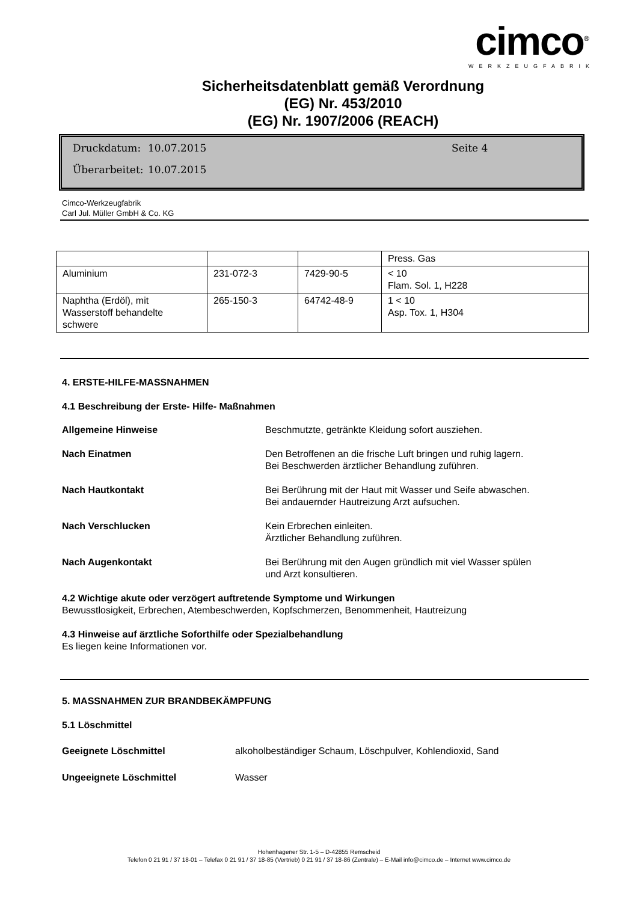cimco<sup>®</sup>
WERKZEUGFABRIK
Sicherheitsdatenblatt gemäß Verordnung
(EG) Nr. 453/2010
(EG) Nr. 1907/2006 (REACH)
Druckdatum: 10.07.2015 Seite 4
Überarbeitet: 10.07.2015
Cimco-Werkzeugfabrik
Carl Jul. Müller GmbH & Co. KG
| | | | Press. Gas |
| Aluminium | 231-072-3 | 7429-90-5 | < 10 Flam. Sol. 1, H228 |
| Naphtha (Erdöl), mit Wasserstoff behandelte schwere | 265-150-3 | 64742-48-9 | 1 < 10 Asp. Tox. 1, H304 |
4. ERSTE-HILFE-MASSNAHMEN
4.1 Beschreibung der Erste- Hilfe- Maßnahmen
Allgemeine Hinweise Beschmutzte, getränkte Kleidung sofort ausziehen.
Nach Einatmen Den Betroffenen an die frische Luft bringen und ruhig lagern.
Bei Beschwerden ärztlicher Behandlung zuführen.
Nach Hautkontakt Bei Berührung mit der Haut mit Wasser und Seife abwaschen.
Bei andauernder Hautreizung Arzt aufsuchen.
Nach Verschlucken Kein Erbrechen einleiten.
Ärztlicher Behandlung zuführen.
Nach Augenkontakt Bei Berührung mit den Augen gründlich mit viel Wasser spülen
und Arzt konsultieren.
4.2 Wichtige akute oder verzögert auftretende Symptome und Wirkungen
Bewusstlosigkeit, Erbrechen, Atembeschwerden, Kopfschmerzen, Benommenheit, Hautreizung
4.3 Hinweise auf ärztliche Soforthilfe oder Spezialbehandlung
Es liegen keine Informationen vor.
5. MASSNAHMEN ZUR BRANDBEKÄMPFUNG
5.1 Löschmittel
Geeignete Löschmittel alkoholbeständiger Schaum, Löschpulver, Kohlendioxid, Sand
Ungeeignete Löschmittel Wasser
Hohenhagener Str. 1-5 – D-42855 Remscheid
Telefon 0 21 91 / 37 18-01 – Telefax 0 21 91 / 37 18-85 (Vertrieb) 0 21 91 / 37 18-86 (Zentrale) – E-Mail info@cimco.de – Internet www.cimco.de